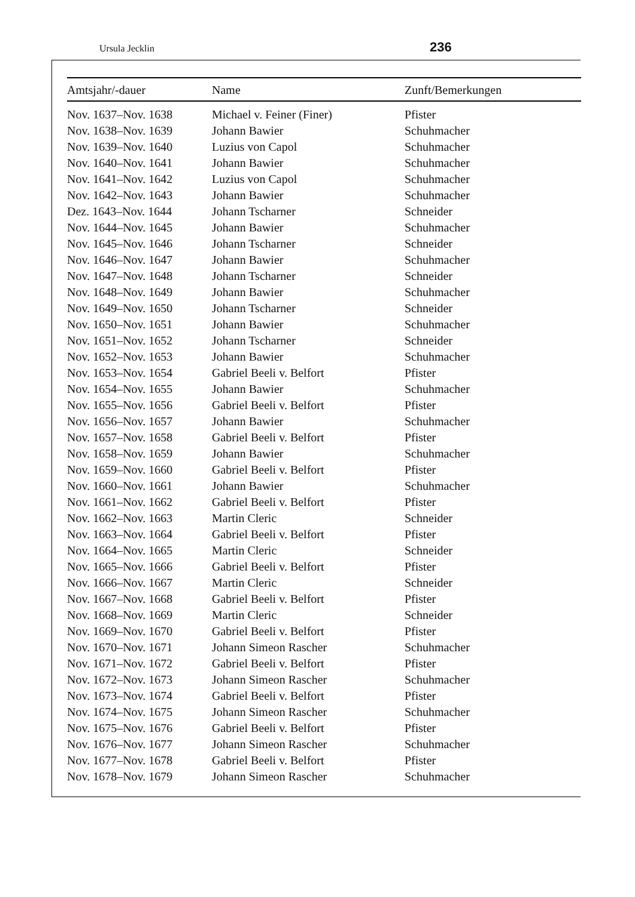Ursula Jecklin 236
| Amtsjahr/-dauer | Name | Zunft/Bemerkungen |
| --- | --- | --- |
| Nov. 1637–Nov. 1638 | Michael v. Feiner (Finer) | Pfister |
| Nov. 1638–Nov. 1639 | Johann Bawier | Schuhmacher |
| Nov. 1639–Nov. 1640 | Luzius von Capol | Schuhmacher |
| Nov. 1640–Nov. 1641 | Johann Bawier | Schuhmacher |
| Nov. 1641–Nov. 1642 | Luzius von Capol | Schuhmacher |
| Nov. 1642–Nov. 1643 | Johann Bawier | Schuhmacher |
| Dez. 1643–Nov. 1644 | Johann Tscharner | Schneider |
| Nov. 1644–Nov. 1645 | Johann Bawier | Schuhmacher |
| Nov. 1645–Nov. 1646 | Johann Tscharner | Schneider |
| Nov. 1646–Nov. 1647 | Johann Bawier | Schuhmacher |
| Nov. 1647–Nov. 1648 | Johann Tscharner | Schneider |
| Nov. 1648–Nov. 1649 | Johann Bawier | Schuhmacher |
| Nov. 1649–Nov. 1650 | Johann Tscharner | Schneider |
| Nov. 1650–Nov. 1651 | Johann Bawier | Schuhmacher |
| Nov. 1651–Nov. 1652 | Johann Tscharner | Schneider |
| Nov. 1652–Nov. 1653 | Johann Bawier | Schuhmacher |
| Nov. 1653–Nov. 1654 | Gabriel Beeli v. Belfort | Pfister |
| Nov. 1654–Nov. 1655 | Johann Bawier | Schuhmacher |
| Nov. 1655–Nov. 1656 | Gabriel Beeli v. Belfort | Pfister |
| Nov. 1656–Nov. 1657 | Johann Bawier | Schuhmacher |
| Nov. 1657–Nov. 1658 | Gabriel Beeli v. Belfort | Pfister |
| Nov. 1658–Nov. 1659 | Johann Bawier | Schuhmacher |
| Nov. 1659–Nov. 1660 | Gabriel Beeli v. Belfort | Pfister |
| Nov. 1660–Nov. 1661 | Johann Bawier | Schuhmacher |
| Nov. 1661–Nov. 1662 | Gabriel Beeli v. Belfort | Pfister |
| Nov. 1662–Nov. 1663 | Martin Cleric | Schneider |
| Nov. 1663–Nov. 1664 | Gabriel Beeli v. Belfort | Pfister |
| Nov. 1664–Nov. 1665 | Martin Cleric | Schneider |
| Nov. 1665–Nov. 1666 | Gabriel Beeli v. Belfort | Pfister |
| Nov. 1666–Nov. 1667 | Martin Cleric | Schneider |
| Nov. 1667–Nov. 1668 | Gabriel Beeli v. Belfort | Pfister |
| Nov. 1668–Nov. 1669 | Martin Cleric | Schneider |
| Nov. 1669–Nov. 1670 | Gabriel Beeli v. Belfort | Pfister |
| Nov. 1670–Nov. 1671 | Johann Simeon Rascher | Schuhmacher |
| Nov. 1671–Nov. 1672 | Gabriel Beeli v. Belfort | Pfister |
| Nov. 1672–Nov. 1673 | Johann Simeon Rascher | Schuhmacher |
| Nov. 1673–Nov. 1674 | Gabriel Beeli v. Belfort | Pfister |
| Nov. 1674–Nov. 1675 | Johann Simeon Rascher | Schuhmacher |
| Nov. 1675–Nov. 1676 | Gabriel Beeli v. Belfort | Pfister |
| Nov. 1676–Nov. 1677 | Johann Simeon Rascher | Schuhmacher |
| Nov. 1677–Nov. 1678 | Gabriel Beeli v. Belfort | Pfister |
| Nov. 1678–Nov. 1679 | Johann Simeon Rascher | Schuhmacher |